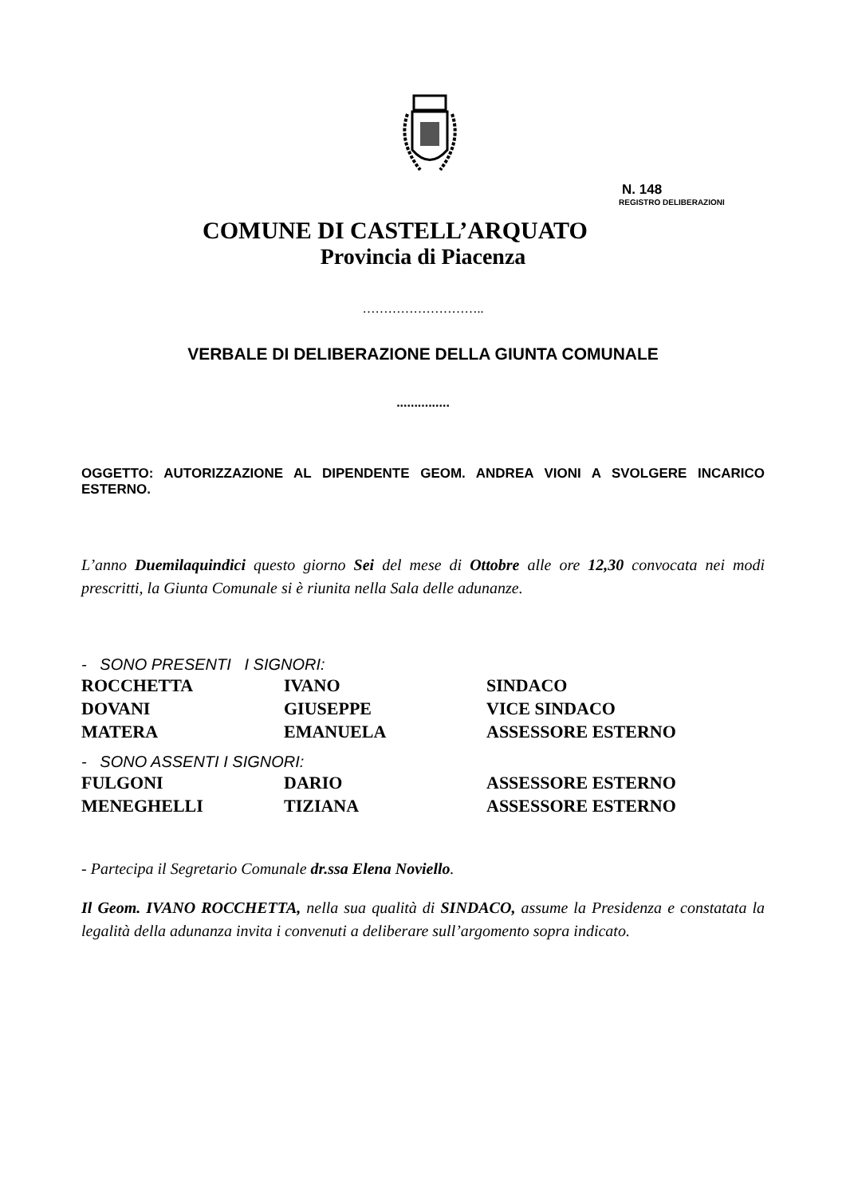N. 148
REGISTRO DELIBERAZIONI
COMUNE DI CASTELL’ARQUATO
Provincia di Piacenza
………………………..
VERBALE DI DELIBERAZIONE DELLA GIUNTA COMUNALE
...............
OGGETTO: AUTORIZZAZIONE AL DIPENDENTE GEOM. ANDREA VIONI A SVOLGERE INCARICO ESTERNO.
L’anno Duemilaquindici questo giorno Sei del mese di Ottobre alle ore 12,30 convocata nei modi prescritti, la Giunta Comunale si è riunita nella Sala delle adunanze.
- SONO PRESENTI I SIGNORI:
| ROCCHETTA | IVANO | SINDACO |
| DOVANI | GIUSEPPE | VICE SINDACO |
| MATERA | EMANUELA | ASSESSORE ESTERNO |
- SONO ASSENTI I SIGNORI:
| FULGONI | DARIO | ASSESSORE ESTERNO |
| MENEGHELLI | TIZIANA | ASSESSORE ESTERNO |
- Partecipa il Segretario Comunale dr.ssa Elena Noviello.
Il Geom. IVANO ROCCHETTA, nella sua qualità di SINDACO, assume la Presidenza e constatata la legalità della adunanza invita i convenuti a deliberare sull’argomento sopra indicato.